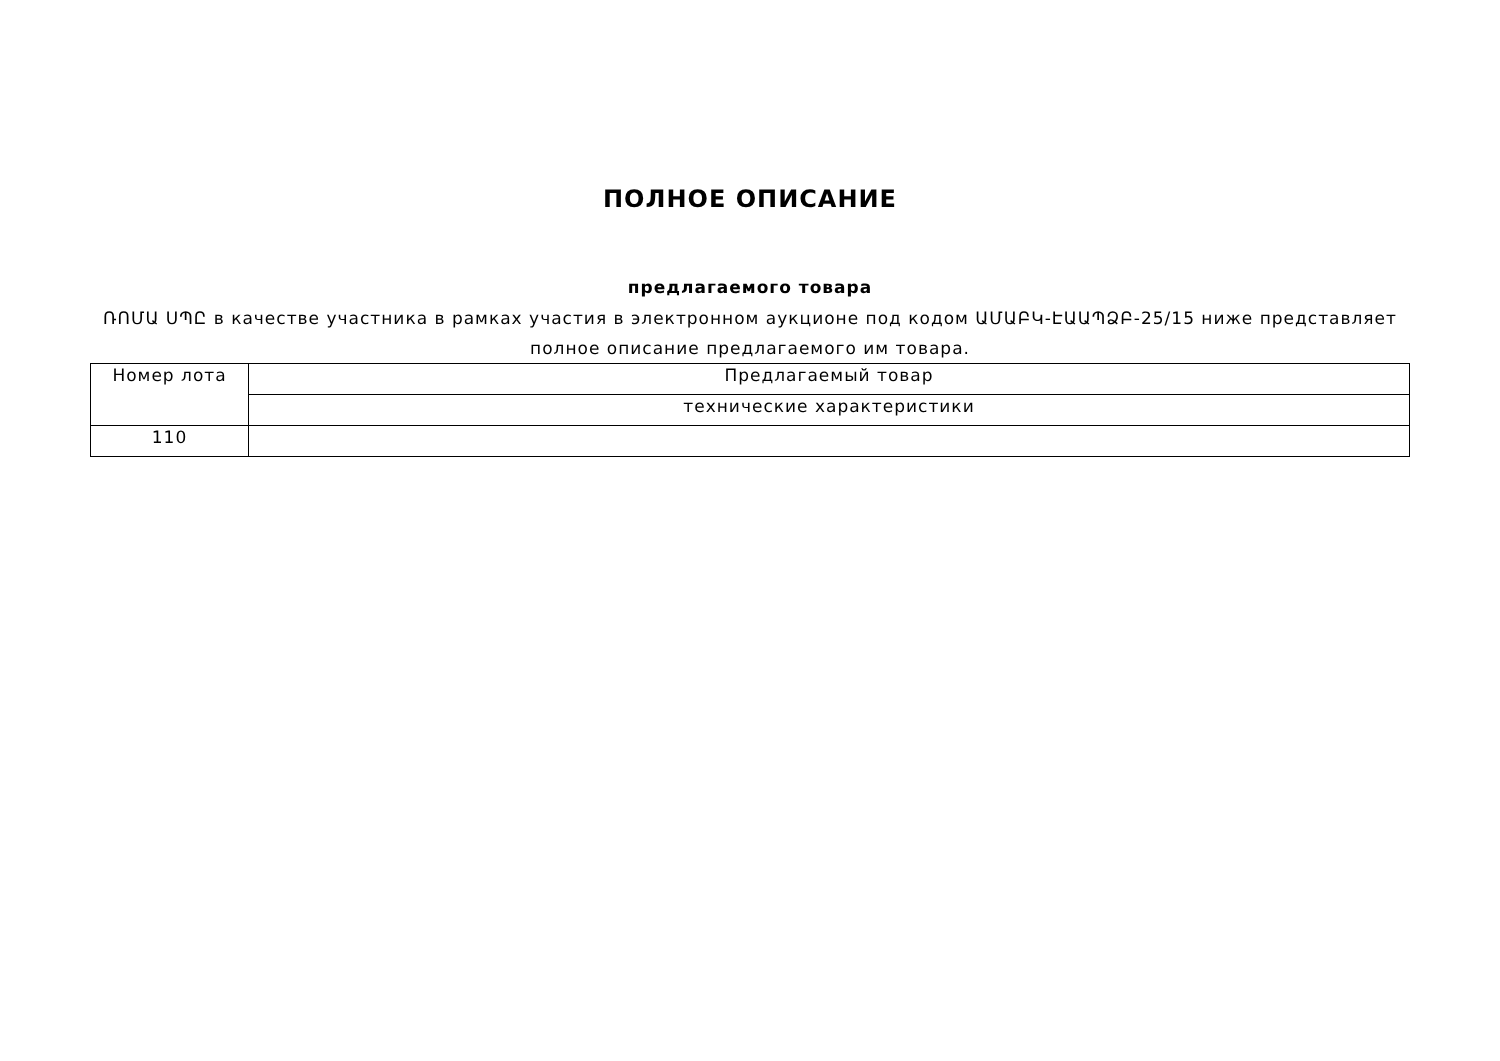ПОЛНОЕ ОПИСАНИЕ
предлагаемого товара
ՌՈՄԱ ՍՊԸ в качестве участника в рамках участия в электронном аукционе под кодом ԱՄԱԲԿ-ԷԱԱՊՁԲ-25/15 ниже представляет полное описание предлагаемого им товара.
| Номер лота | Предлагаемый товар |
| | технические характеристики |
| 110 | |